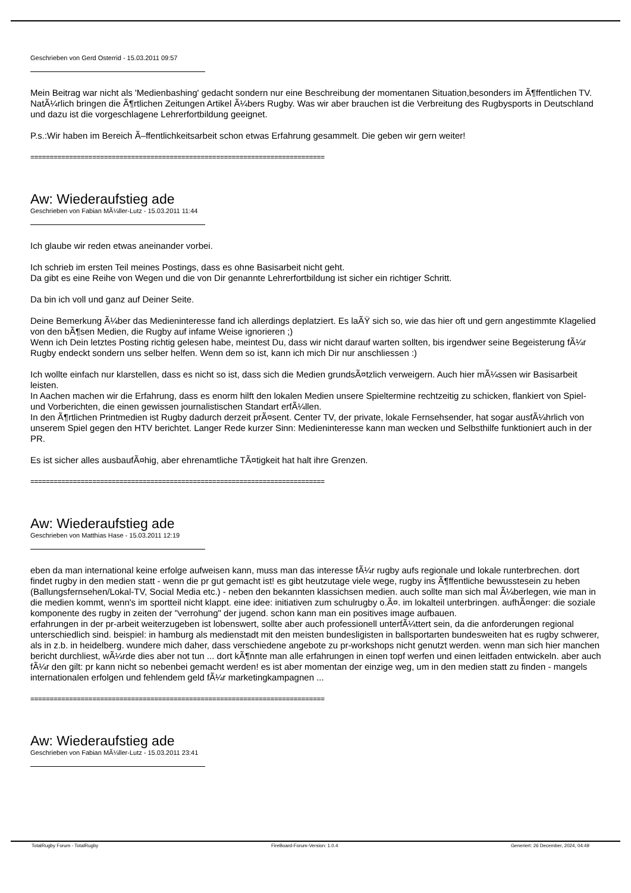Geschrieben von Gerd Osterrid - 15.03.2011 09:57
Mein Beitrag war nicht als 'Medienbashing' gedacht sondern nur eine Beschreibung der momentanen Situation,besonders im Ã¶ffentlichen TV. NatÃ¼rlich bringen die Ã¶rtlichen Zeitungen Artikel Ã¼bers Rugby. Was wir aber brauchen ist die Verbreitung des Rugbysports in Deutschland und dazu ist die vorgeschlagene Lehrerfortbildung geeignet.
P.s.:Wir haben im Bereich Ã–ffentlichkeitsarbeit schon etwas Erfahrung gesammelt. Die geben wir gern weiter!
============================================================================
Aw: Wiederaufstieg ade
Geschrieben von Fabian MÃ¼ller-Lutz - 15.03.2011 11:44
Ich glaube wir reden etwas aneinander vorbei.
Ich schrieb im ersten Teil meines Postings, dass es ohne Basisarbeit nicht geht.
Da gibt es eine Reihe von Wegen und die von Dir genannte Lehrerfortbildung ist sicher ein richtiger Schritt.
Da bin ich voll und ganz auf Deiner Seite.
Deine Bemerkung Ã¼ber das Medieninteresse fand ich allerdings deplatziert. Es laÃŸ sich so, wie das hier oft und gern angestimmte Klagelied von den bÃ¶sen Medien, die Rugby auf infame Weise ignorieren ;)
Wenn ich Dein letztes Posting richtig gelesen habe, meintest Du, dass wir nicht darauf warten sollten, bis irgendwer seine Begeisterung fÃ¼r Rugby endeckt sondern uns selber helfen. Wenn dem so ist, kann ich mich Dir nur anschliessen :)
Ich wollte einfach nur klarstellen, dass es nicht so ist, dass sich die Medien grundsÃ¤tzlich verweigern. Auch hier mÃ¼ssen wir Basisarbeit leisten.
In Aachen machen wir die Erfahrung, dass es enorm hilft den lokalen Medien unsere Spieltermine rechtzeitig zu schicken, flankiert von Spiel- und Vorberichten, die einen gewissen journalistischen Standart erfÃ¼llen.
In den Ã¶rtlichen Printmedien ist Rugby dadurch derzeit prÃ¤sent. Center TV, der private, lokale Fernsehsender, hat sogar ausfÃ¼hrlich von unserem Spiel gegen den HTV berichtet. Langer Rede kurzer Sinn: Medieninteresse kann man wecken und Selbsthilfe funktioniert auch in der PR.
Es ist sicher alles ausbaufÃ¤hig, aber ehrenamtliche TÃ¤tigkeit hat halt ihre Grenzen.
============================================================================
Aw: Wiederaufstieg ade
Geschrieben von Matthias Hase - 15.03.2011 12:19
eben da man international keine erfolge aufweisen kann, muss man das interesse fÃ¼r rugby aufs regionale und lokale runterbrechen. dort findet rugby in den medien statt - wenn die pr gut gemacht ist! es gibt heutzutage viele wege, rugby ins Ã¶ffentliche bewusstesein zu heben (Ballungsfernsehen/Lokal-TV, Social Media etc.) - neben den bekannten klassichsen medien. auch sollte man sich mal Ã¼berlegen, wie man in die medien kommt, wenn's im sportteil nicht klappt. eine idee: initiativen zum schulrugby o.Ã¤. im lokalteil unterbringen. aufhÃ¤nger: die soziale komponente des rugby in zeiten der "verrohung" der jugend. schon kann man ein positives image aufbauen.
erfahrungen in der pr-arbeit weiterzugeben ist lobenswert, sollte aber auch professionell unterfÃ¼ttert sein, da die anforderungen regional unterschiedlich sind. beispiel: in hamburg als medienstadt mit den meisten bundesligisten in ballsportarten bundesweiten hat es rugby schwerer, als in z.b. in heidelberg. wundere mich daher, dass verschiedene angebote zu pr-workshops nicht genutzt werden. wenn man sich hier manchen bericht durchliest, wÃ¼rde dies aber not tun ... dort kÃ¶nnte man alle erfahrungen in einen topf werfen und einen leitfaden entwickeln. aber auch fÃ¼r den gilt: pr kann nicht so nebenbei gemacht werden! es ist aber momentan der einzige weg, um in den medien statt zu finden - mangels internationalen erfolgen und fehlendem geld fÃ¼r marketingkampagnen ...
============================================================================
Aw: Wiederaufstieg ade
Geschrieben von Fabian MÃ¼ller-Lutz - 15.03.2011 23:41
TotalRugby Forum - TotalRugby FireBoard-Forum-Version: 1.0.4 Generiert: 26 December, 2024, 04:49